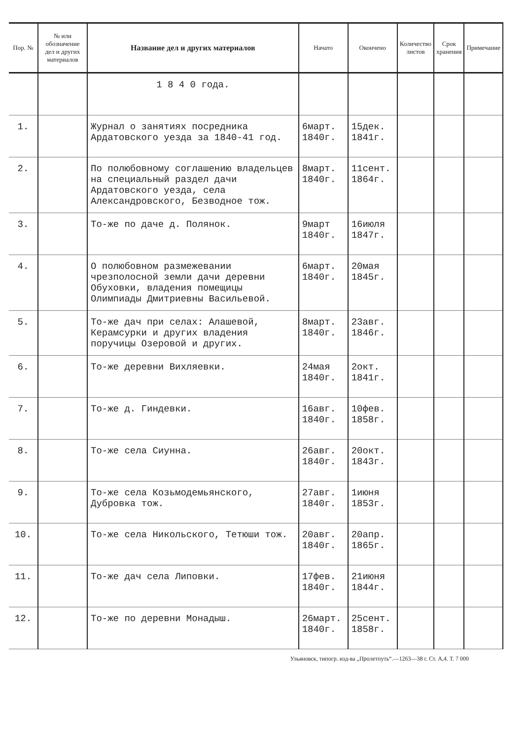| Пор. № | № или обозначение дел и других материалов | Название дел и других материалов | Начато | Окончено | Количество листов | Срок хранения | Примечание |
| --- | --- | --- | --- | --- | --- | --- | --- |
| | | 1 8 4 0 года. | | | | | |
| 1. | | Журнал о занятиях посредника Ардатовского уезда за 1840-41 год. | 6март. 1840г. | 15дек. 1841г. | | | |
| 2. | | По полюбовному соглашению владельцев на специальный раздел дачи Ардатовского уезда, села Александровского, Безводное тож. | 8март. 1840г. | 11сент. 1864г. | | | |
| 3. | | То-же по даче д. Полянок. | 9март 1840г. | 16июля 1847г. | | | |
| 4. | | О полюбовном размежевании чрезполосной земли дачи деревни Обуховки, владения помещицы Олимпиады Дмитриевны Васильевой. | 6март. 1840г. | 20мая 1845г. | | | |
| 5. | | То-же дач при селах: Алашевой, Керамсурки и других владения поручицы Озеровой и других. | 8март. 1840г. | 23авг. 1846г. | | | |
| 6. | | То-же деревни Вихляевки. | 24мая 1840г. | 2окт. 1841г. | | | |
| 7. | | То-же д. Гиндевки. | 16авг. 1840г. | 10фев. 1858г. | | | |
| 8. | | То-же села Сиунна. | 26авг. 1840г. | 20окт. 1843г. | | | |
| 9. | | То-же села Козьмодемьянского, Дубровка тож. | 27авг. 1840г. | 1июня 1853г. | | | |
| 10. | | То-же села Никольского, Тетюши тож. | 20авг. 1840г. | 20апр. 1865г. | | | |
| 11. | | То-же дач села Липовки. | 17фев. 1840г. | 21июня 1844г. | | | |
| 12. | | То-же по деревни Монадыш. | 26март. 1840г. | 25сент. 1858г. | | | |
Ульяновск, типогр. изд-ва „Пролетпуть“.—1263—38 г. Ст. А,4. Т. 7 000